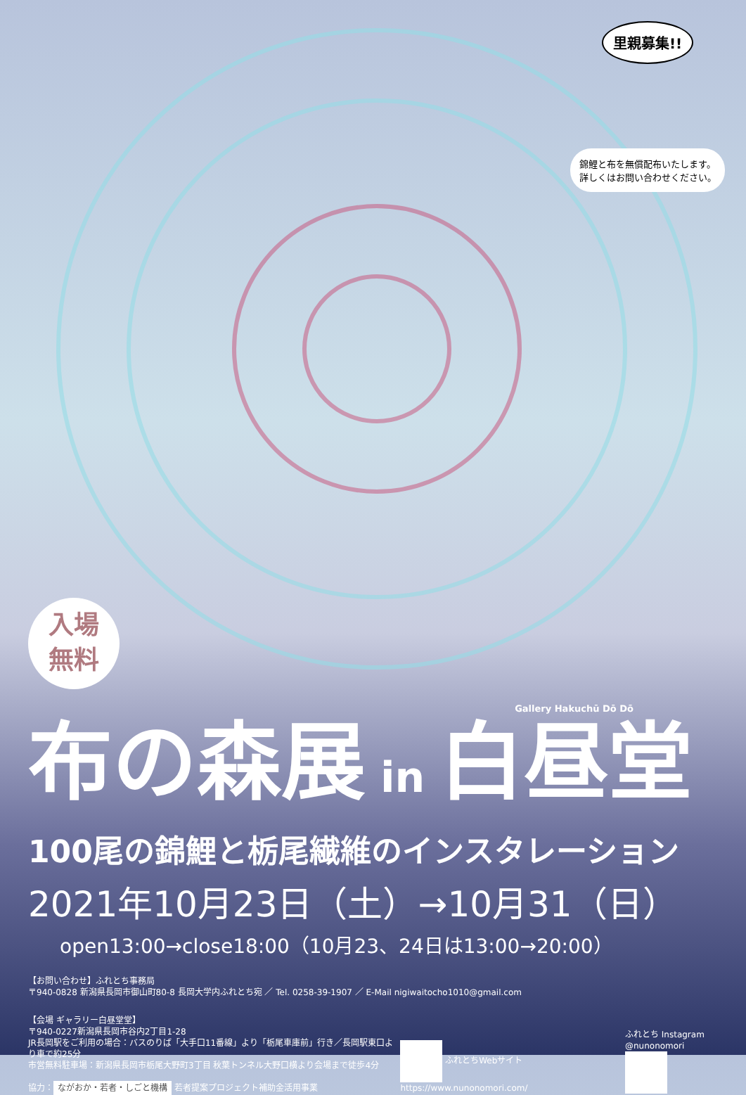里親募集!!
錦鯉と布を無償配布いたします。
詳しくはお問い合わせください。
入場
無料
Gallery Hakuchū Dō Dō
布の森展 in 白昼堂
100尾の錦鯉と栃尾繊維のインスタレーション
2021年10月23日（土）→10月31（日）
open13:00→close18:00（10月23、24日は13:00→20:00）
【お問い合わせ】ふれとち事務局
〒940-0828 新潟県長岡市御山町80-8 長岡大学内ふれとち宛 ／ Tel. 0258-39-1907 ／ E-Mail nigiwaitocho1010@gmail.com
【会場 ギャラリー白昼堂堂】
〒940-0227新潟県長岡市谷内2丁目1-28
JR長岡駅をご利用の場合：バスのりば「大手口11番線」より「栃尾車庫前」行き／長岡駅東口より車で約25分
市営無料駐車場：新潟県長岡市栃尾大野町3丁目 秋葉トンネル大野口横より会場まで徒歩4分
協力： ながおか・若者・しごと機構 若者提案プロジェクト補助金活用事業
ふれとちWebサイト https://www.nunonomori.com/
ふれとち Instagram
@nunonomori